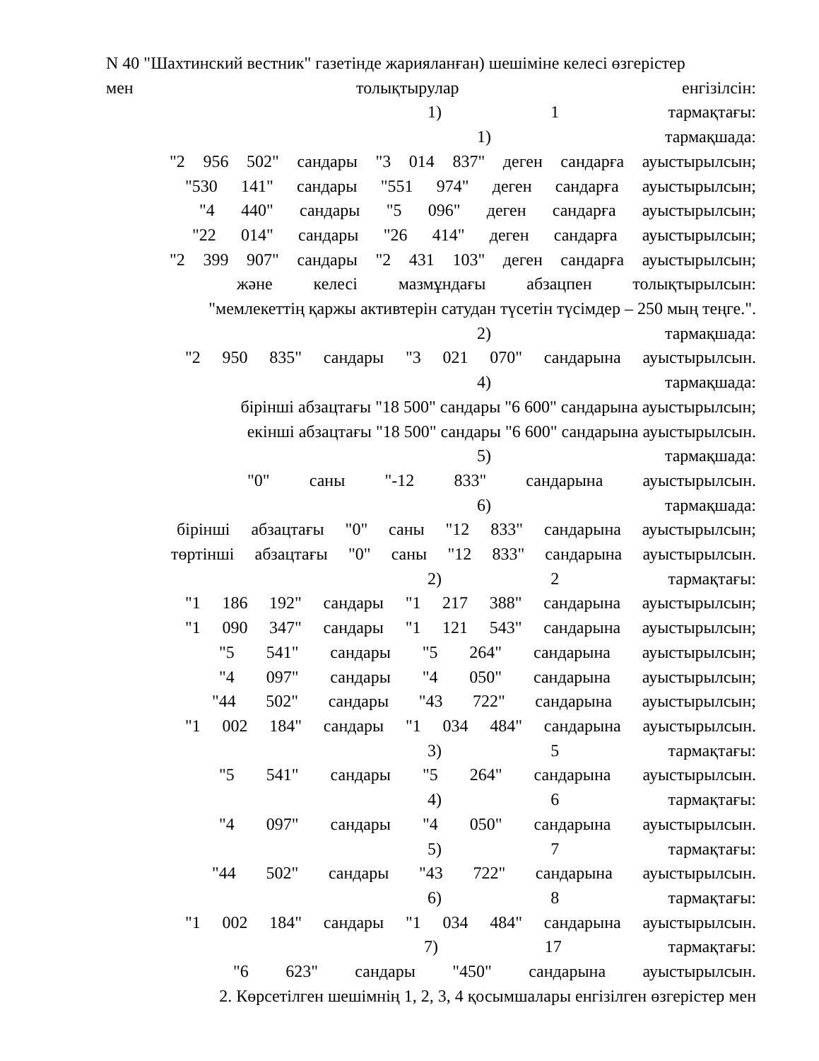N 40 "Шахтинский вестник" газетінде жарияланған) шешіміне келесі өзгерістер
мен толықтырулар енгізілсін:
1) 1 тармақтағы:
1) тармақшада:
"2 956 502" сандары "3 014 837" деген сандарға ауыстырылсын;
"530 141" сандары "551 974" деген сандарға ауыстырылсын;
"4 440" сандары "5 096" деген сандарға ауыстырылсын;
"22 014" сандары "26 414" деген сандарға ауыстырылсын;
"2 399 907" сандары "2 431 103" деген сандарға ауыстырылсын;
және келесі мазмұндағы абзацпен толықтырылсын:
"мемлекеттің қаржы активтерін сатудан түсетін түсімдер – 250 мың теңге.".
2) тармақшада:
"2 950 835" сандары "3 021 070" сандарына ауыстырылсын.
4) тармақшада:
бірінші абзацтағы "18 500" сандары "6 600" сандарына ауыстырылсын;
екінші абзацтағы "18 500" сандары "6 600" сандарына ауыстырылсын.
5) тармақшада:
"0" саны "-12 833" сандарына ауыстырылсын.
6) тармақшада:
бірінші абзацтағы "0" саны "12 833" сандарына ауыстырылсын;
төртінші абзацтағы "0" саны "12 833" сандарына ауыстырылсын.
2) 2 тармақтағы:
"1 186 192" сандары "1 217 388" сандарына ауыстырылсын;
"1 090 347" сандары "1 121 543" сандарына ауыстырылсын;
"5 541" сандары "5 264" сандарына ауыстырылсын;
"4 097" сандары "4 050" сандарына ауыстырылсын;
"44 502" сандары "43 722" сандарына ауыстырылсын;
"1 002 184" сандары "1 034 484" сандарына ауыстырылсын.
3) 5 тармақтағы:
"5 541" сандары "5 264" сандарына ауыстырылсын.
4) 6 тармақтағы:
"4 097" сандары "4 050" сандарына ауыстырылсын.
5) 7 тармақтағы:
"44 502" сандары "43 722" сандарына ауыстырылсын.
6) 8 тармақтағы:
"1 002 184" сандары "1 034 484" сандарына ауыстырылсын.
7) 17 тармақтағы:
"6 623" сандары "450" сандарына ауыстырылсын.
2. Көрсетілген шешімнің 1, 2, 3, 4 қосымшалары енгізілген өзгерістер мен